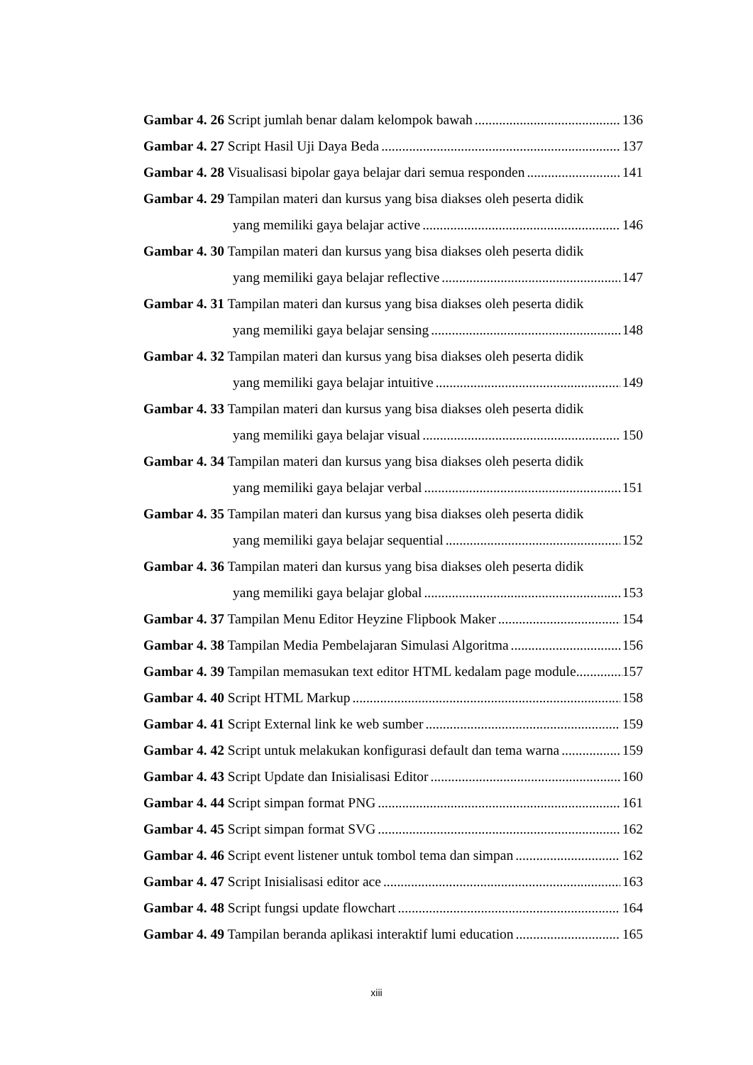Gambar 4. 26 Script jumlah benar dalam kelompok bawah 136
Gambar 4. 27 Script Hasil Uji Daya Beda 137
Gambar 4. 28 Visualisasi bipolar gaya belajar dari semua responden 141
Gambar 4. 29 Tampilan materi dan kursus yang bisa diakses oleh peserta didik
yang memiliki gaya belajar active 146
Gambar 4. 30 Tampilan materi dan kursus yang bisa diakses oleh peserta didik
yang memiliki gaya belajar reflective 147
Gambar 4. 31 Tampilan materi dan kursus yang bisa diakses oleh peserta didik
yang memiliki gaya belajar sensing 148
Gambar 4. 32 Tampilan materi dan kursus yang bisa diakses oleh peserta didik
yang memiliki gaya belajar intuitive 149
Gambar 4. 33 Tampilan materi dan kursus yang bisa diakses oleh peserta didik
yang memiliki gaya belajar visual 150
Gambar 4. 34 Tampilan materi dan kursus yang bisa diakses oleh peserta didik
yang memiliki gaya belajar verbal 151
Gambar 4. 35 Tampilan materi dan kursus yang bisa diakses oleh peserta didik
yang memiliki gaya belajar sequential 152
Gambar 4. 36 Tampilan materi dan kursus yang bisa diakses oleh peserta didik
yang memiliki gaya belajar global 153
Gambar 4. 37 Tampilan Menu Editor Heyzine Flipbook Maker 154
Gambar 4. 38 Tampilan Media Pembelajaran Simulasi Algoritma 156
Gambar 4. 39 Tampilan memasukan text editor HTML kedalam page module 157
Gambar 4. 40 Script HTML Markup 158
Gambar 4. 41 Script External link ke web sumber 159
Gambar 4. 42 Script untuk melakukan konfigurasi default dan tema warna 159
Gambar 4. 43 Script Update dan Inisialisasi Editor 160
Gambar 4. 44 Script simpan format PNG 161
Gambar 4. 45 Script simpan format SVG 162
Gambar 4. 46 Script event listener untuk tombol tema dan simpan 162
Gambar 4. 47 Script Inisialisasi editor ace 163
Gambar 4. 48 Script fungsi update flowchart 164
Gambar 4. 49 Tampilan beranda aplikasi interaktif lumi education 165
xiii